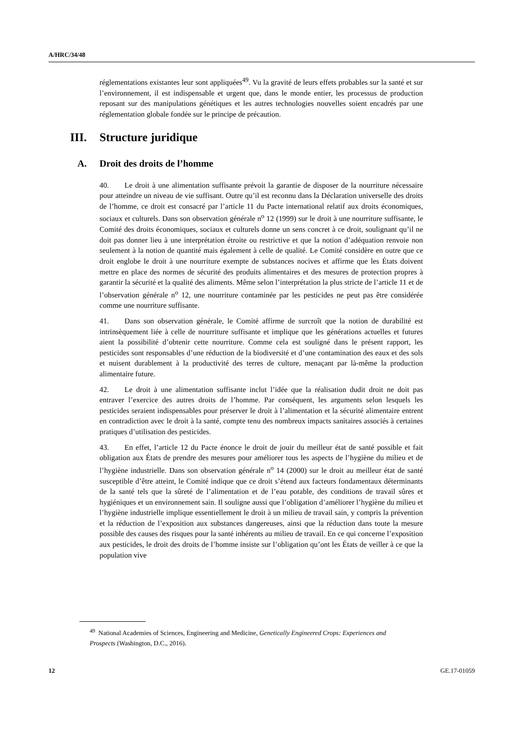A/HRC/34/48
réglementations existantes leur sont appliquées<sup>49</sup>. Vu la gravité de leurs effets probables sur la santé et sur l’environnement, il est indispensable et urgent que, dans le monde entier, les processus de production reposant sur des manipulations génétiques et les autres technologies nouvelles soient encadrés par une réglementation globale fondée sur le principe de précaution.
III. Structure juridique
A. Droit des droits de l’homme
40. Le droit à une alimentation suffisante prévoit la garantie de disposer de la nourriture nécessaire pour atteindre un niveau de vie suffisant. Outre qu’il est reconnu dans la Déclaration universelle des droits de l’homme, ce droit est consacré par l’article 11 du Pacte international relatif aux droits économiques, sociaux et culturels. Dans son observation générale n<sup>o</sup> 12 (1999) sur le droit à une nourriture suffisante, le Comité des droits économiques, sociaux et culturels donne un sens concret à ce droit, soulignant qu’il ne doit pas donner lieu à une interprétation étroite ou restrictive et que la notion d’adéquation renvoie non seulement à la notion de quantité mais également à celle de qualité. Le Comité considère en outre que ce droit englobe le droit à une nourriture exempte de substances nocives et affirme que les États doivent mettre en place des normes de sécurité des produits alimentaires et des mesures de protection propres à garantir la sécurité et la qualité des aliments. Même selon l’interprétation la plus stricte de l’article 11 et de l’observation générale n<sup>o</sup> 12, une nourriture contaminée par les pesticides ne peut pas être considérée comme une nourriture suffisante.
41. Dans son observation générale, le Comité affirme de surcroît que la notion de durabilité est intrinsèquement liée à celle de nourriture suffisante et implique que les générations actuelles et futures aient la possibilité d’obtenir cette nourriture. Comme cela est souligné dans le présent rapport, les pesticides sont responsables d’une réduction de la biodiversité et d’une contamination des eaux et des sols et nuisent durablement à la productivité des terres de culture, menaçant par là-même la production alimentaire future.
42. Le droit à une alimentation suffisante inclut l’idée que la réalisation dudit droit ne doit pas entraver l’exercice des autres droits de l’homme. Par conséquent, les arguments selon lesquels les pesticides seraient indispensables pour préserver le droit à l’alimentation et la sécurité alimentaire entrent en contradiction avec le droit à la santé, compte tenu des nombreux impacts sanitaires associés à certaines pratiques d’utilisation des pesticides.
43. En effet, l’article 12 du Pacte énonce le droit de jouir du meilleur état de santé possible et fait obligation aux États de prendre des mesures pour améliorer tous les aspects de l’hygiène du milieu et de l’hygiène industrielle. Dans son observation générale n<sup>o</sup> 14 (2000) sur le droit au meilleur état de santé susceptible d’être atteint, le Comité indique que ce droit s’étend aux facteurs fondamentaux déterminants de la santé tels que la sûreté de l’alimentation et de l’eau potable, des conditions de travail sûres et hygiéniques et un environnement sain. Il souligne aussi que l’obligation d’améliorer l’hygiène du milieu et l’hygiène industrielle implique essentiellement le droit à un milieu de travail sain, y compris la prévention et la réduction de l’exposition aux substances dangereuses, ainsi que la réduction dans toute la mesure possible des causes des risques pour la santé inhérents au milieu de travail. En ce qui concerne l’exposition aux pesticides, le droit des droits de l’homme insiste sur l’obligation qu’ont les États de veiller à ce que la population vive
<sup>49</sup> National Academies of Sciences, Engineering and Medicine, Genetically Engineered Crops: Experiences and Prospects (Washington, D.C., 2016).
12 GE.17-01059